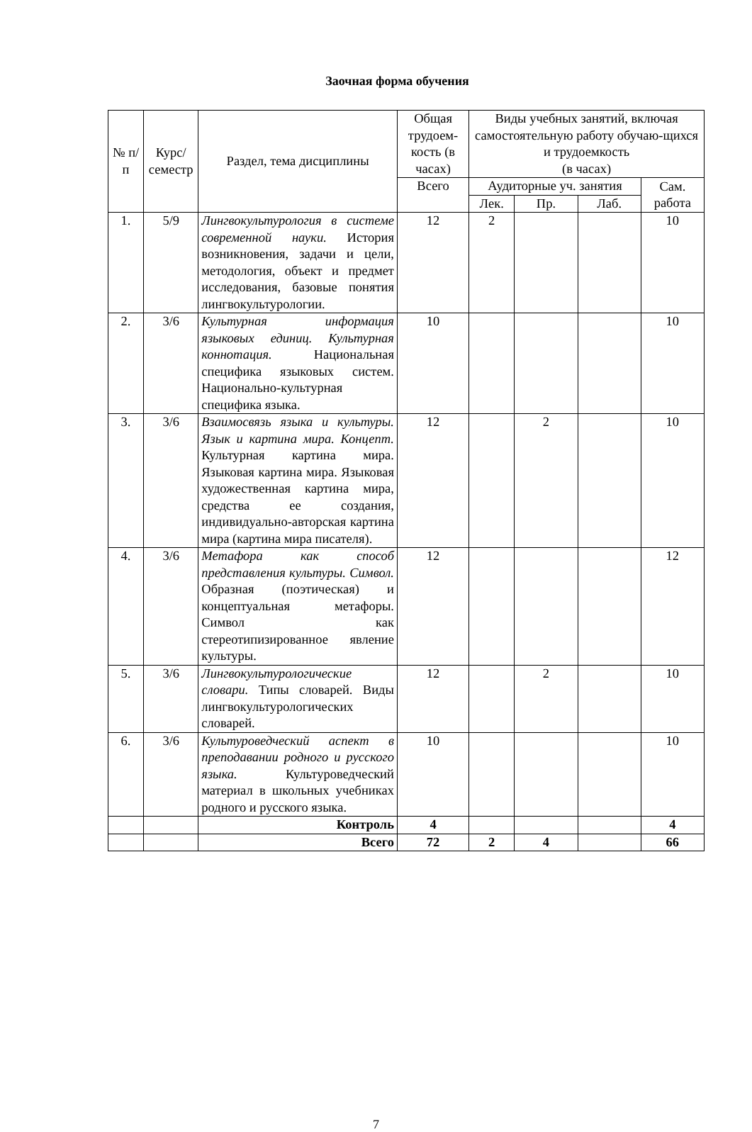Заочная форма обучения
| № п/п | Курс/ семестр | Раздел, тема дисциплины | Общая трудоем-кость (в часах) | Виды учебных занятий, включая самостоятельную работу обучаю-щихся и трудоемкость (в часах) | | | |
| --- | --- | --- | --- | --- | --- | --- | --- |
| | | | Всего | Аудиторные уч. занятия | | | Сам. работа |
| | | | | Лек. | Пр. | Лаб. | |
| 1. | 5/9 | Лингвокультурология в системе современной науки. История возникновения, задачи и цели, методология, объект и предмет исследования, базовые понятия лингвокультурологии. | 12 | 2 | | | 10 |
| 2. | 3/6 | Культурная информация языковых единиц. Культурная коннотация. Национальная специфика языковых систем. Национально-культурная специфика языка. | 10 | | | | 10 |
| 3. | 3/6 | Взаимосвязь языка и культуры. Язык и картина мира. Концепт. Культурная картина мира. Языковая картина мира. Языковая художественная картина мира, средства ее создания, индивидуально-авторская картина мира (картина мира писателя). | 12 | | 2 | | 10 |
| 4. | 3/6 | Метафора как способ представления культуры. Символ. Образная (поэтическая) и концептуальная метафоры. Символ как стереотипизированное явление культуры. | 12 | | | | 12 |
| 5. | 3/6 | Лингвокультурологические словари. Типы словарей. Виды лингвокультурологических словарей. | 12 | | 2 | | 10 |
| 6. | 3/6 | Культуроведческий аспект в преподавании родного и русского языка. Культуроведческий материал в школьных учебниках родного и русского языка. | 10 | | | | 10 |
| | | Контроль | 4 | | | | 4 |
| | | Всего | 72 | 2 | 4 | | 66 |
7